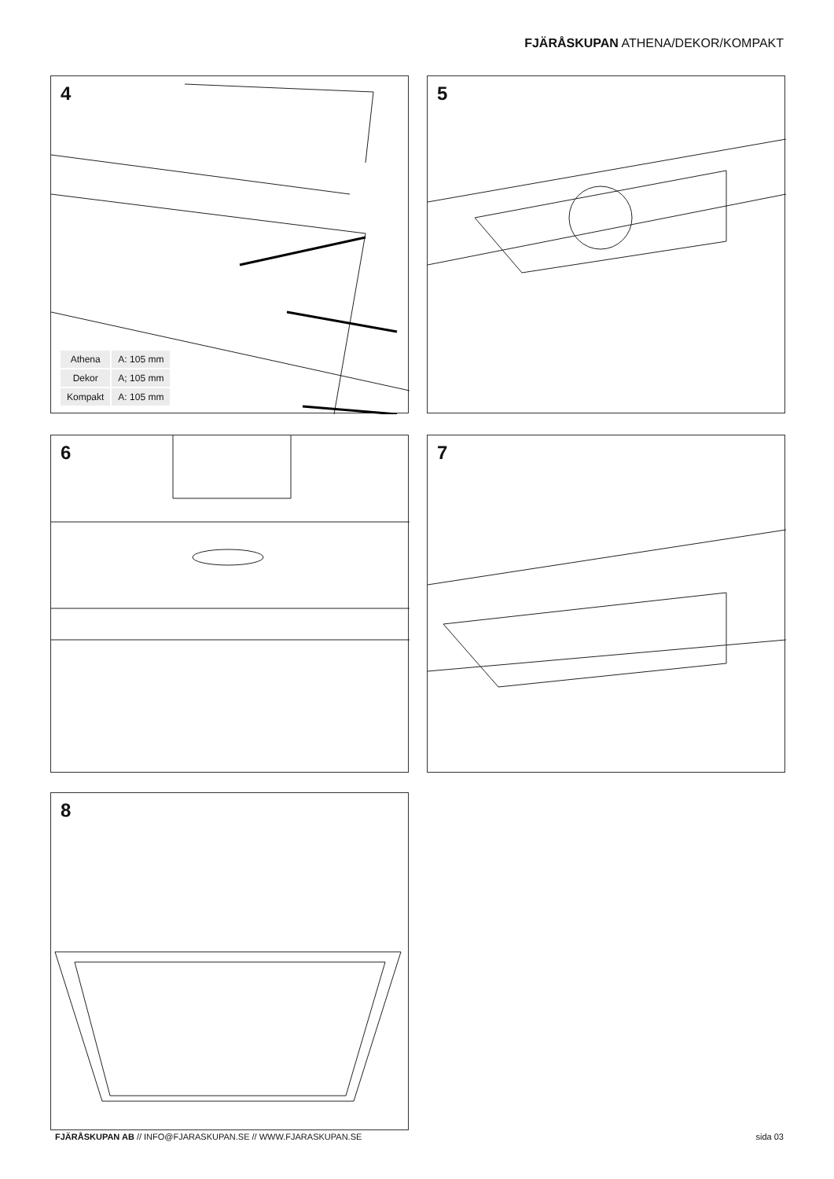FJÄRÅSKUPAN ATHENA/DEKOR/KOMPAKT
4
| Athena | A: 105 mm |
| Dekor | A; 105 mm |
| Kompakt | A: 105 mm |
5
6 7
8
FJÄRÅSKUPAN AB // INFO@FJARASKUPAN.SE // WWW.FJARASKUPAN.SE sida 03